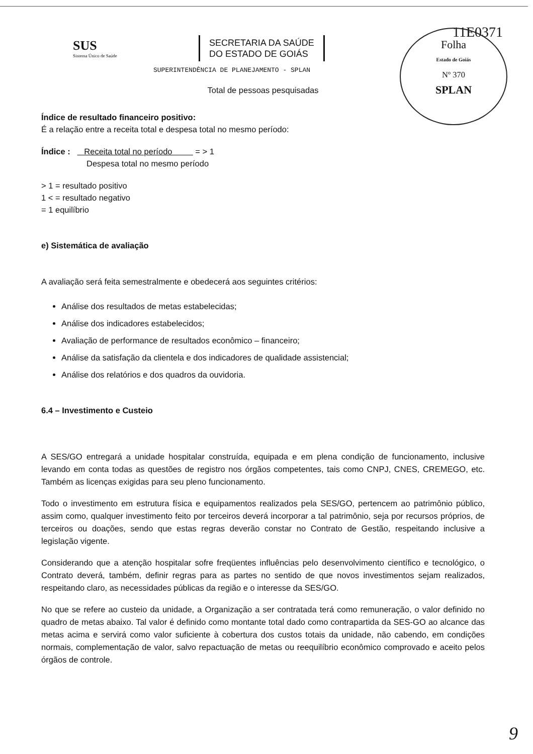11E0371
Folha
Estado de Goiás
Nº 370
SPLAN
SUS
Sistema Único de Saúde
SECRETARIA DA SAÚDE
DO ESTADO DE GOIÁS
SUPERINTENDÊNCIA DE PLANEJAMENTO - SPLAN
Total de pessoas pesquisadas
Índice de resultado financeiro positivo:
É a relação entre a receita total e despesa total no mesmo período:
Índice : Receita total no período = > 1
Despesa total no mesmo período
> 1 = resultado positivo
1 < = resultado negativo
= 1 equilíbrio
e) Sistemática de avaliação
A avaliação será feita semestralmente e obedecerá aos seguintes critérios:
Análise dos resultados de metas estabelecidas;
Análise dos indicadores estabelecidos;
Avaliação de performance de resultados econômico – financeiro;
Análise da satisfação da clientela e dos indicadores de qualidade assistencial;
Análise dos relatórios e dos quadros da ouvidoria.
6.4 – Investimento e Custeio
A SES/GO entregará a unidade hospitalar construída, equipada e em plena condição de funcionamento, inclusive levando em conta todas as questões de registro nos órgãos competentes, tais como CNPJ, CNES, CREMEGO, etc. Também as licenças exigidas para seu pleno funcionamento.
Todo o investimento em estrutura física e equipamentos realizados pela SES/GO, pertencem ao patrimônio público, assim como, qualquer investimento feito por terceiros deverá incorporar a tal patrimônio, seja por recursos próprios, de terceiros ou doações, sendo que estas regras deverão constar no Contrato de Gestão, respeitando inclusive a legislação vigente.
Considerando que a atenção hospitalar sofre freqüentes influências pelo desenvolvimento científico e tecnológico, o Contrato deverá, também, definir regras para as partes no sentido de que novos investimentos sejam realizados, respeitando claro, as necessidades públicas da região e o interesse da SES/GO.
No que se refere ao custeio da unidade, a Organização a ser contratada terá como remuneração, o valor definido no quadro de metas abaixo. Tal valor é definido como montante total dado como contrapartida da SES-GO ao alcance das metas acima e servirá como valor suficiente à cobertura dos custos totais da unidade, não cabendo, em condições normais, complementação de valor, salvo repactuação de metas ou reequilíbrio econômico comprovado e aceito pelos órgãos de controle.
9